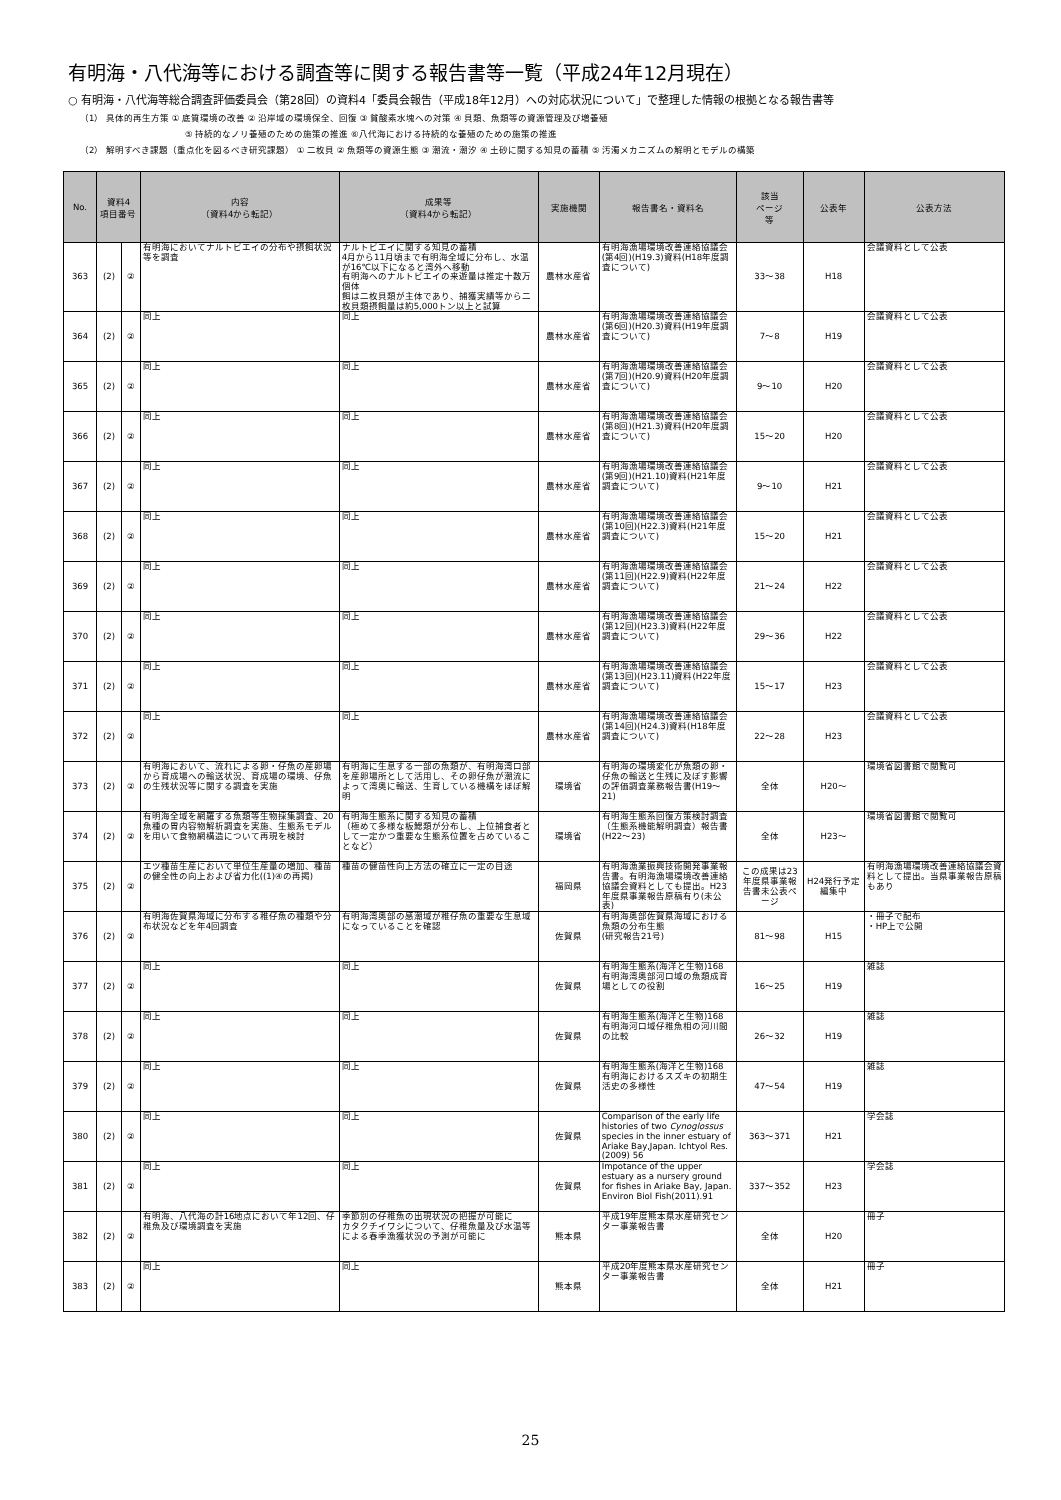有明海・八代海等における調査等に関する報告書等一覧（平成24年12月現在）
○ 有明海・八代海等総合調査評価委員会（第28回）の資料4「委員会報告（平成18年12月）への対応状況について」で整理した情報の根拠となる報告書等
（1） 具体的再生方策 ① 底質環境の改善 ② 沿岸域の環境保全、回復 ③ 貧酸素水塊への対策 ④ 貝類、魚類等の資源管理及び増養殖
⑤ 持続的なノリ養殖のための施策の推進 ⑥八代海における持続的な養殖のための施策の推進
（2） 解明すべき課題（重点化を図るべき研究課題） ① 二枚貝 ② 魚類等の資源生態 ③ 潮流・潮汐 ④ 土砂に関する知見の蓄積 ⑤ 汚濁メカニズムの解明とモデルの構築
| No. | 資料4 項目番号 | | 内容 （資料4から転記） | 成果等 （資料4から転記） | 実施機関 | 報告書名・資料名 | 該当 ページ 等 | 公表年 | 公表方法 |
| --- | --- | --- | --- | --- | --- | --- | --- | --- | --- |
| 363 | (2) | ② | 有明海においてナルトビエイの分布や摂餌状況等を調査 | ナルトビエイに関する知見の蓄積 4月から11月頃まで有明海全域に分布し、水温が16℃以下になると湾外へ移動 有明海へのナルトビエイの来遊量は推定十数万個体 餌は二枚貝類が主体であり、捕獲実績等から二枚貝類摂餌量は約5,000トン以上と試算 | 農林水産省 | 有明海漁場環境改善連絡協議会(第4回)(H19.3)資料(H18年度調査について) | 33〜38 | H18 | 会議資料として公表 |
| 364 | (2) | ② | 同上 | 同上 | 農林水産省 | 有明海漁場環境改善連絡協議会(第6回)(H20.3)資料(H19年度調査について) | 7〜8 | H19 | 会議資料として公表 |
| 365 | (2) | ② | 同上 | 同上 | 農林水産省 | 有明海漁場環境改善連絡協議会(第7回)(H20.9)資料(H20年度調査について) | 9〜10 | H20 | 会議資料として公表 |
| 366 | (2) | ② | 同上 | 同上 | 農林水産省 | 有明海漁場環境改善連絡協議会(第8回)(H21.3)資料(H20年度調査について) | 15〜20 | H20 | 会議資料として公表 |
| 367 | (2) | ② | 同上 | 同上 | 農林水産省 | 有明海漁場環境改善連絡協議会(第9回)(H21.10)資料(H21年度調査について) | 9〜10 | H21 | 会議資料として公表 |
| 368 | (2) | ② | 同上 | 同上 | 農林水産省 | 有明海漁場環境改善連絡協議会(第10回)(H22.3)資料(H21年度調査について) | 15〜20 | H21 | 会議資料として公表 |
| 369 | (2) | ② | 同上 | 同上 | 農林水産省 | 有明海漁場環境改善連絡協議会(第11回)(H22.9)資料(H22年度調査について) | 21〜24 | H22 | 会議資料として公表 |
| 370 | (2) | ② | 同上 | 同上 | 農林水産省 | 有明海漁場環境改善連絡協議会(第12回)(H23.3)資料(H22年度調査について) | 29〜36 | H22 | 会議資料として公表 |
| 371 | (2) | ② | 同上 | 同上 | 農林水産省 | 有明海漁場環境改善連絡協議会(第13回)(H23.11)資料(H22年度調査について) | 15〜17 | H23 | 会議資料として公表 |
| 372 | (2) | ② | 同上 | 同上 | 農林水産省 | 有明海漁場環境改善連絡協議会(第14回)(H24.3)資料(H18年度調査について) | 22〜28 | H23 | 会議資料として公表 |
| 373 | (2) | ② | 有明海において、流れによる卵・仔魚の産卵場から育成場への輸送状況、育成場の環境、仔魚の生残状況等に関する調査を実施 | 有明海に生息する一部の魚類が、有明海湾口部を産卵場所として活用し、その卵仔魚が潮流によって湾奥に輸送、生育している機構をほぼ解明 | 環境省 | 有明海の環境変化が魚類の卵・仔魚の輸送と生残に及ぼす影響の評価調査業務報告書(H19〜21) | 全体 | H20〜 | 環境省図書館で閲覧可 |
| 374 | (2) | ② | 有明海全域を網羅する魚類等生物採集調査、20魚種の胃内容物解析調査を実施、生態系モデルを用いて食物網構造について再現を検討 | 有明海生態系に関する知見の蓄積 （極めて多様な板鰓類が分布し、上位捕食者として一定かつ重要な生態系位置を占めていることなど） | 環境省 | 有明海生態系回復方策検討調査（生態系機能解明調査）報告書(H22〜23) | 全体 | H23〜 | 環境省図書館で閲覧可 |
| 375 | (2) | ② | エツ種苗生産において単位生産量の増加、種苗の健全性の向上および省力化((1)④の再掲) | 種苗の健苗性向上方法の確立に一定の目途 | 福岡県 | 有明海漁業振興技術開発事業報告書。有明海漁場環境改善連絡協議会資料としても提出。H23年度県事業報告原稿有り(未公表) | この成果は23年度県事業報告書未公表ページ | H24発行予定編集中 | 有明海漁場環境改善連絡協議会資料として提出。当県事業報告原稿もあり |
| 376 | (2) | ② | 有明海佐賀県海域に分布する稚仔魚の種類や分布状況などを年4回調査 | 有明海湾奥部の感潮域が稚仔魚の重要な生息域になっていることを確認 | 佐賀県 | 有明海奥部佐賀県海域における魚類の分布生態 (研究報告21号) | 81〜98 | H15 | ・冊子で配布 ・HP上で公開 |
| 377 | (2) | ② | 同上 | 同上 | 佐賀県 | 有明海生態系(海洋と生物)168 有明海湾奥部河口域の魚類成育場としての役割 | 16〜25 | H19 | 雑誌 |
| 378 | (2) | ② | 同上 | 同上 | 佐賀県 | 有明海生態系(海洋と生物)168 有明海河口域仔稚魚相の河川間の比較 | 26〜32 | H19 | 雑誌 |
| 379 | (2) | ② | 同上 | 同上 | 佐賀県 | 有明海生態系(海洋と生物)168 有明海におけるスズキの初期生活史の多様性 | 47〜54 | H19 | 雑誌 |
| 380 | (2) | ② | 同上 | 同上 | 佐賀県 | Comparison of the early life histories of two Cynoglossus species in the inner estuary of Ariake Bay,Japan. Ichtyol Res.(2009) 56 | 363〜371 | H21 | 学会誌 |
| 381 | (2) | ② | 同上 | 同上 | 佐賀県 | Impotance of the upper estuary as a nursery ground for fishes in Ariake Bay, Japan. Environ Biol Fish(2011).91 | 337〜352 | H23 | 学会誌 |
| 382 | (2) | ② | 有明海、八代海の計16地点において年12回、仔稚魚及び環境調査を実施 | 季節別の仔稚魚の出現状況の把握が可能に カタクチイワシについて、仔稚魚量及び水温等による春季漁獲状況の予測が可能に | 熊本県 | 平成19年度熊本県水産研究センター事業報告書 | 全体 | H20 | 冊子 |
| 383 | (2) | ② | 同上 | 同上 | 熊本県 | 平成20年度熊本県水産研究センター事業報告書 | 全体 | H21 | 冊子 |
25